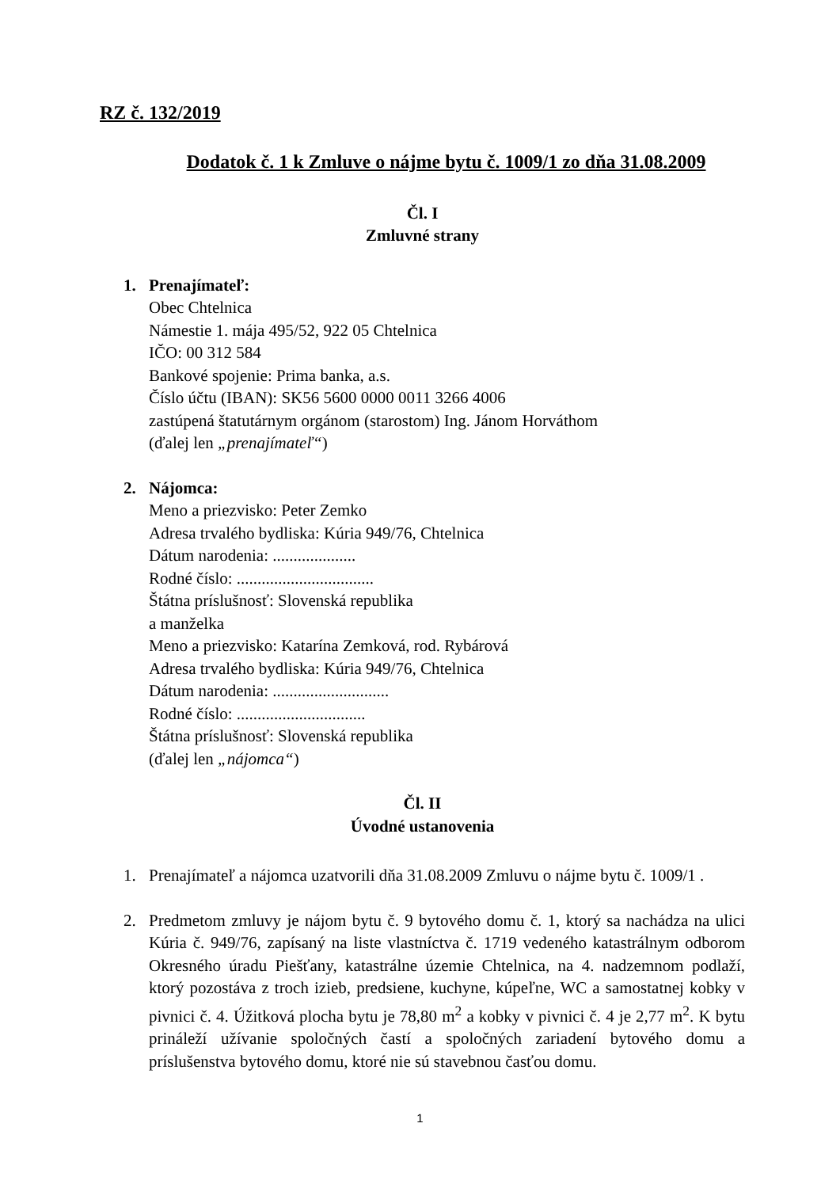RZ č. 132/2019
Dodatok č. 1 k Zmluve o nájme bytu č. 1009/1 zo dňa 31.08.2009
Čl. I
Zmluvné strany
1. Prenajímateľ:
Obec Chtelnica
Námestie 1. mája 495/52, 922 05 Chtelnica
IČO: 00 312 584
Bankové spojenie: Prima banka, a.s.
Číslo účtu (IBAN): SK56 5600 0000 0011 3266 4006
zastúpená štatutárnym orgánom (starostom) Ing. Jánom Horváthom
(ďalej len „prenajímateľ“)
2. Nájomca:
Meno a priezvisko: Peter Zemko
Adresa trvalého bydliska: Kúria 949/76, Chtelnica
Dátum narodenia: ....................
Rodné číslo: .................................
Štátna príslušnosť: Slovenská republika
a manželka
Meno a priezvisko: Katarína Zemková, rod. Rybárová
Adresa trvalého bydliska: Kúria 949/76, Chtelnica
Dátum narodenia: ............................
Rodné číslo: ...............................
Štátna príslušnosť: Slovenská republika
(ďalej len „nájomca“)
Čl. II
Úvodné ustanovenia
1. Prenajímateľ a nájomca uzatvorili dňa 31.08.2009 Zmluvu o nájme bytu č. 1009/1 .
2. Predmetom zmluvy je nájom bytu č. 9 bytového domu č. 1, ktorý sa nachádza na ulici Kúria č. 949/76, zapísaný na liste vlastníctva č. 1719 vedeného katastrálnym odborom Okresného úradu Piešťany, katastrálne územie Chtelnica, na 4. nadzemnom podlaží, ktorý pozostáva z troch izieb, predsiene, kuchyne, kúpeľne, WC a samostatnej kobky v pivnici č. 4. Úžitková plocha bytu je 78,80 m<sup>2</sup> a kobky v pivnici č. 4 je 2,77 m<sup>2</sup>. K bytu prináleží užívanie spoločných častí a spoločných zariadení bytového domu a príslušenstva bytového domu, ktoré nie sú stavebnou časťou domu.
1